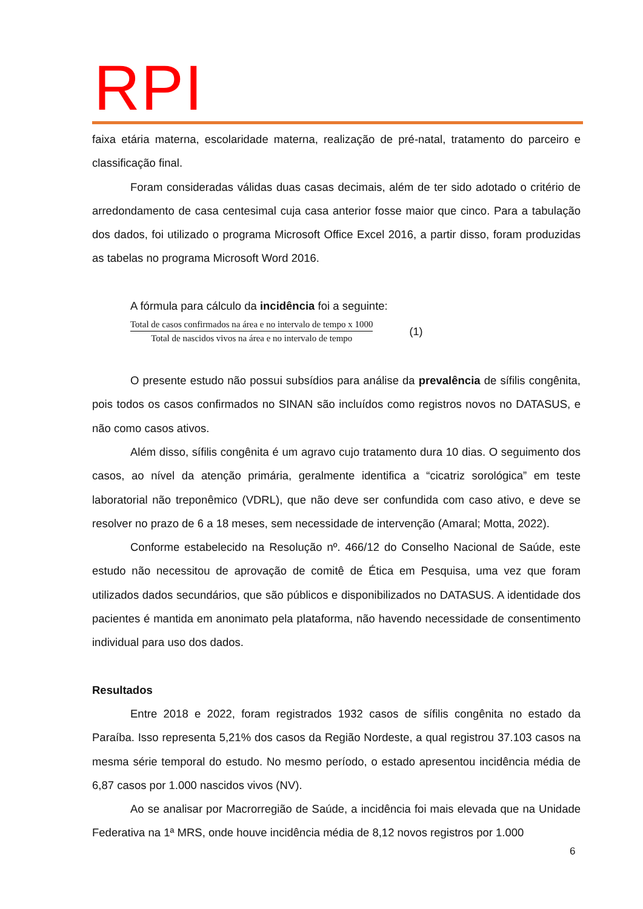RPI
faixa etária materna, escolaridade materna, realização de pré-natal, tratamento do parceiro e classificação final.
Foram consideradas válidas duas casas decimais, além de ter sido adotado o critério de arredondamento de casa centesimal cuja casa anterior fosse maior que cinco. Para a tabulação dos dados, foi utilizado o programa Microsoft Office Excel 2016, a partir disso, foram produzidas as tabelas no programa Microsoft Word 2016.
A fórmula para cálculo da incidência foi a seguinte:
Total de casos confirmados na área e no intervalo de tempo x 1000
Total de nascidos vivos na área e no intervalo de tempo
(1)
O presente estudo não possui subsídios para análise da prevalência de sífilis congênita, pois todos os casos confirmados no SINAN são incluídos como registros novos no DATASUS, e não como casos ativos.
Além disso, sífilis congênita é um agravo cujo tratamento dura 10 dias. O seguimento dos casos, ao nível da atenção primária, geralmente identifica a “cicatriz sorológica” em teste laboratorial não treponêmico (VDRL), que não deve ser confundida com caso ativo, e deve se resolver no prazo de 6 a 18 meses, sem necessidade de intervenção (Amaral; Motta, 2022).
Conforme estabelecido na Resolução nº. 466/12 do Conselho Nacional de Saúde, este estudo não necessitou de aprovação de comitê de Ética em Pesquisa, uma vez que foram utilizados dados secundários, que são públicos e disponibilizados no DATASUS. A identidade dos pacientes é mantida em anonimato pela plataforma, não havendo necessidade de consentimento individual para uso dos dados.
Resultados
Entre 2018 e 2022, foram registrados 1932 casos de sífilis congênita no estado da Paraíba. Isso representa 5,21% dos casos da Região Nordeste, a qual registrou 37.103 casos na mesma série temporal do estudo. No mesmo período, o estado apresentou incidência média de 6,87 casos por 1.000 nascidos vivos (NV).
Ao se analisar por Macrorregião de Saúde, a incidência foi mais elevada que na Unidade Federativa na 1ª MRS, onde houve incidência média de 8,12 novos registros por 1.000
6